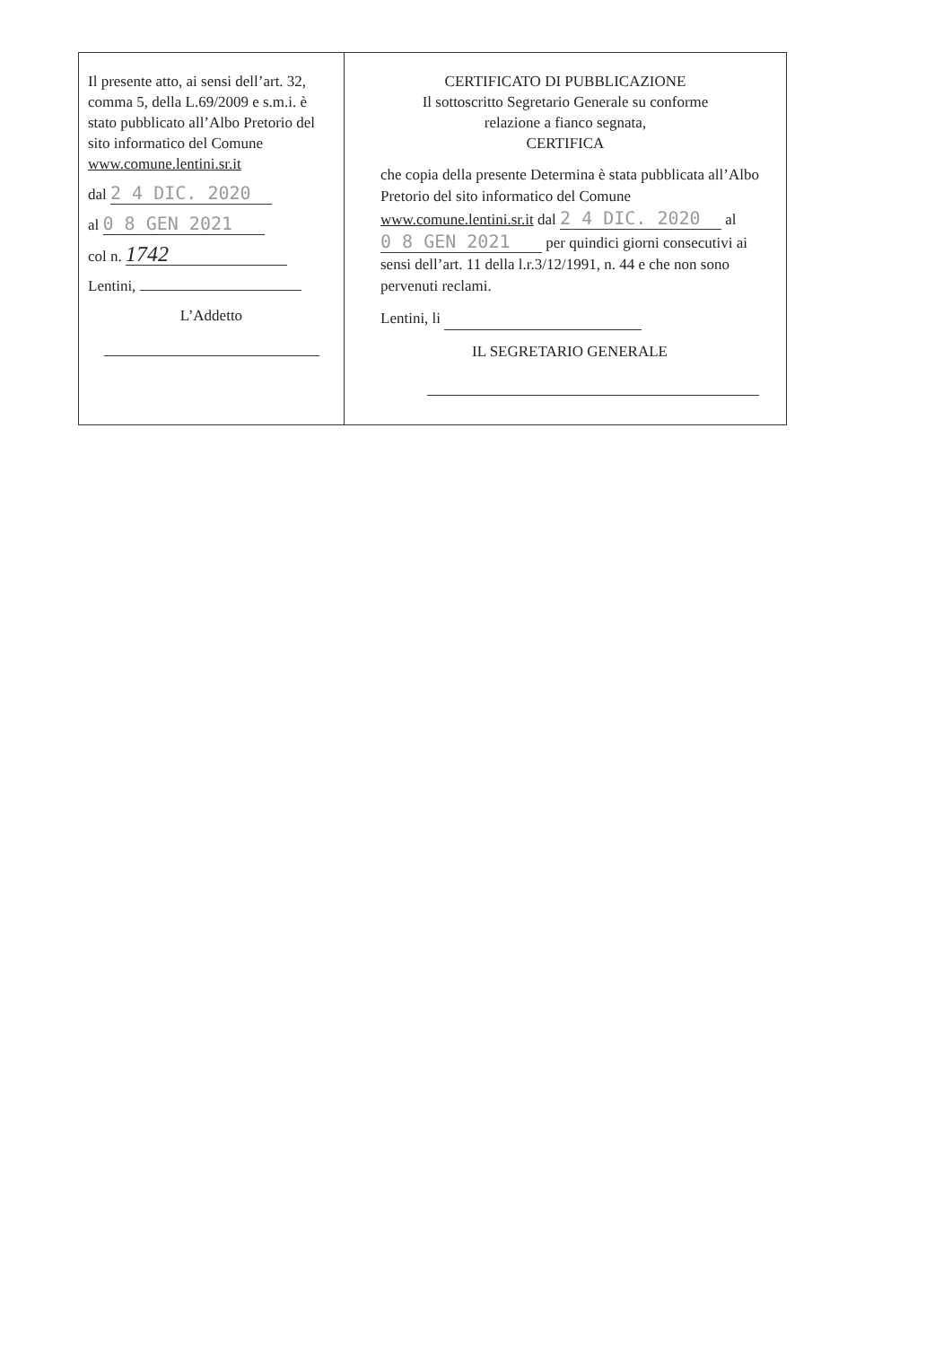| Il presente atto, ai sensi dell’art. 32, comma 5, della L.69/2009 e s.m.i. è stato pubblicato all’Albo Pretorio del sito informatico del Comune www.comune.lentini.sr.it dal 2 4 DIC. 2020 al 0 8 GEN 2021 col n. 1742 Lentini, L’Addetto | CERTIFICATO DI PUBBLICAZIONE Il sottoscritto Segretario Generale su conforme relazione a fianco segnata, CERTIFICA che copia della presente Determina è stata pubblicata all’Albo Pretorio del sito informatico del Comune www.comune.lentini.sr.it dal 2 4 DIC. 2020 al 0 8 GEN 2021 per quindici giorni consecutivi ai sensi dell’art. 11 della l.r.3/12/1991, n. 44 e che non sono pervenuti reclami. Lentini, li IL SEGRETARIO GENERALE |